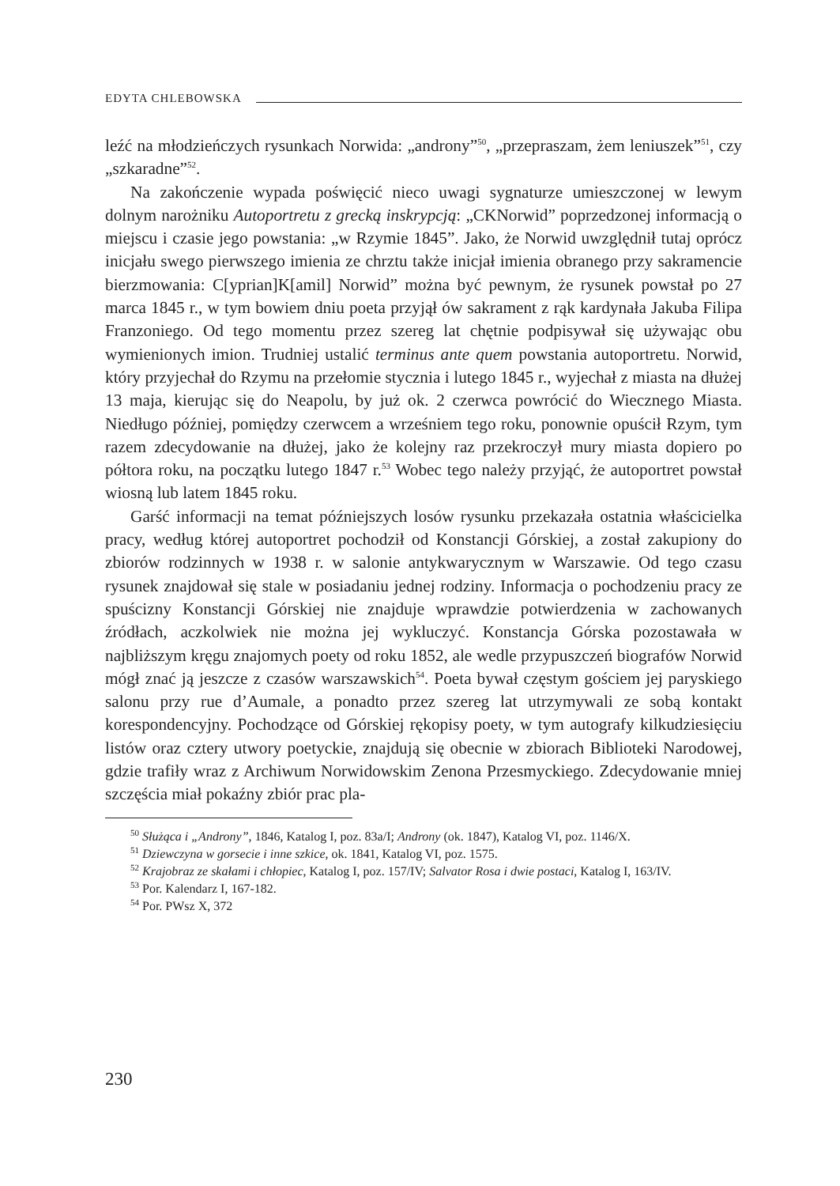EDYTA CHLEBOWSKA
leźć na młodzieńczych rysunkach Norwida: „androny”<sup>50</sup>, „przepraszam, żem leniuszek”<sup>51</sup>, czy „szkaradne”<sup>52</sup>.
Na zakończenie wypada poświęcić nieco uwagi sygnaturze umieszczonej w lewym dolnym narożniku Autoportretu z grecką inskrypcją: „CKNorwid” poprzedzonej informacją o miejscu i czasie jego powstania: „w Rzymie 1845”. Jako, że Norwid uwzględnił tutaj oprócz inicjału swego pierwszego imienia ze chrztu także inicjał imienia obranego przy sakramencie bierzmowania: C[yprian]K[amil] Norwid” można być pewnym, że rysunek powstał po 27 marca 1845 r., w tym bowiem dniu poeta przyjął ów sakrament z rąk kardynała Jakuba Filipa Franzoniego. Od tego momentu przez szereg lat chętnie podpisywał się używając obu wymienionych imion. Trudniej ustalić terminus ante quem powstania autoportretu. Norwid, który przyjechał do Rzymu na przełomie stycznia i lutego 1845 r., wyjechał z miasta na dłużej 13 maja, kierując się do Neapolu, by już ok. 2 czerwca powrócić do Wiecznego Miasta. Niedługo później, pomiędzy czerwcem a wrześniem tego roku, ponownie opuścił Rzym, tym razem zdecydowanie na dłużej, jako że kolejny raz przekroczył mury miasta dopiero po półtora roku, na początku lutego 1847 r.<sup>53</sup> Wobec tego należy przyjąć, że autoportret powstał wiosną lub latem 1845 roku.
Garść informacji na temat późniejszych losów rysunku przekazała ostatnia właścicielka pracy, według której autoportret pochodził od Konstancji Górskiej, a został zakupiony do zbiorów rodzinnych w 1938 r. w salonie antykwarycznym w Warszawie. Od tego czasu rysunek znajdował się stale w posiadaniu jednej rodziny. Informacja o pochodzeniu pracy ze spuścizny Konstancji Górskiej nie znajduje wprawdzie potwierdzenia w zachowanych źródłach, aczkolwiek nie można jej wykluczyć. Konstancja Górska pozostawała w najbliższym kręgu znajomych poety od roku 1852, ale wedle przypuszczeń biografów Norwid mógł znać ją jeszcze z czasów warszawskich<sup>54</sup>. Poeta bywał częstym gościem jej paryskiego salonu przy rue d’Aumale, a ponadto przez szereg lat utrzymywali ze sobą kontakt korespondencyjny. Pochodzące od Górskiej rękopisy poety, w tym autografy kilkudziesięciu listów oraz cztery utwory poetyckie, znajdują się obecnie w zbiorach Biblioteki Narodowej, gdzie trafiły wraz z Archiwum Norwidowskim Zenona Przesmyckiego. Zdecydowanie mniej szczęścia miał pokaźny zbiór prac pla-
<sup>50</sup> Służąca i „Androny”, 1846, Katalog I, poz. 83a/I; Androny (ok. 1847), Katalog VI, poz. 1146/X.
<sup>51</sup> Dziewczyna w gorsecie i inne szkice, ok. 1841, Katalog VI, poz. 1575.
<sup>52</sup> Krajobraz ze skałami i chłopiec, Katalog I, poz. 157/IV; Salvator Rosa i dwie postaci, Katalog I, 163/IV.
<sup>53</sup> Por. Kalendarz I, 167-182.
<sup>54</sup> Por. PWsz X, 372
230